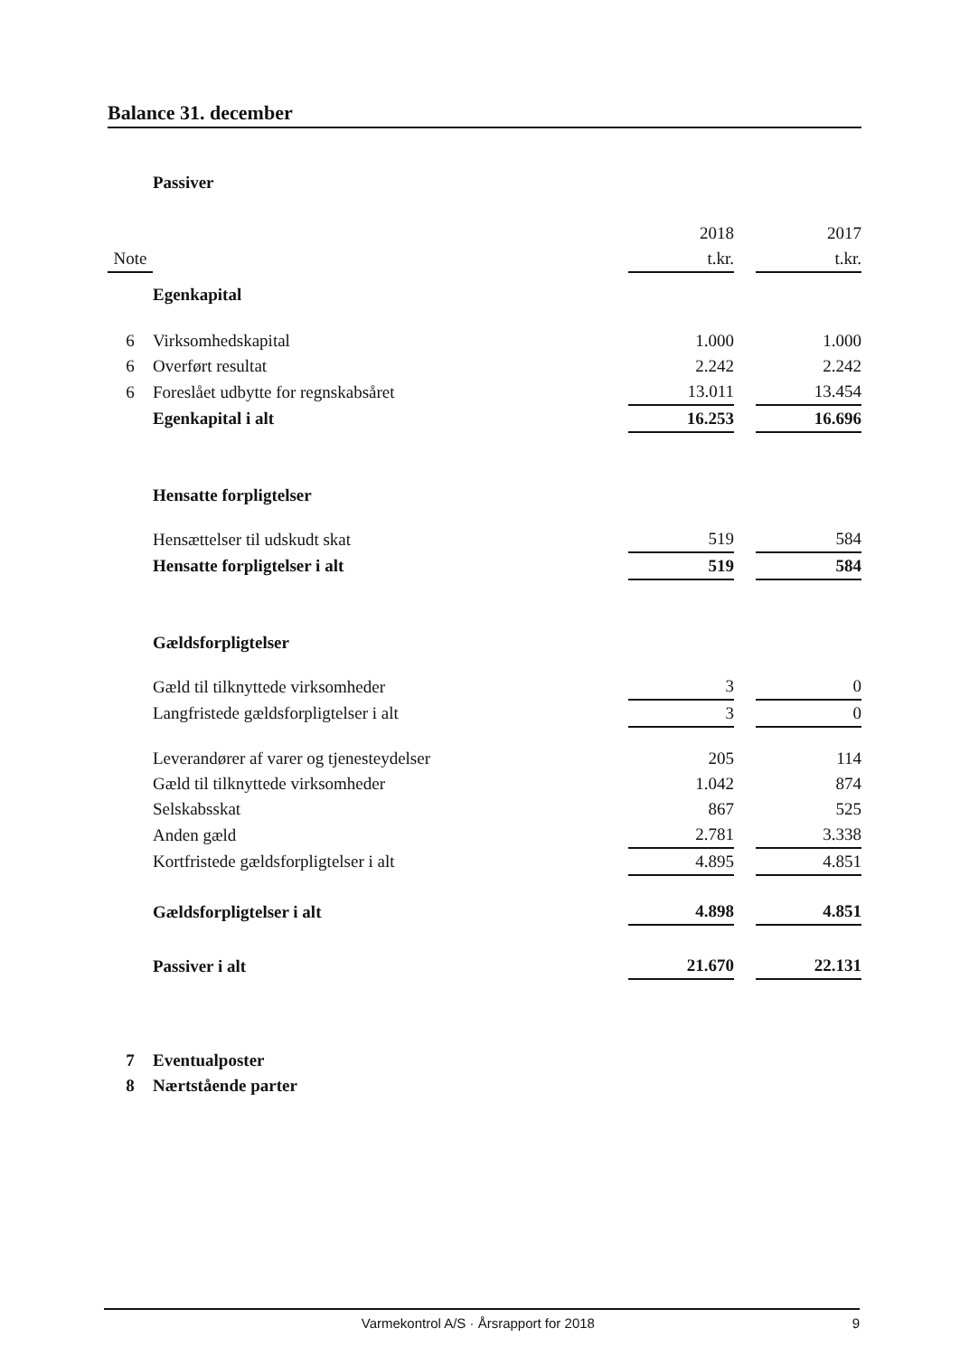Balance 31. december
| | Passiver | | | |
| | | 2018 | | 2017 |
| Note | | t.kr. | | t.kr. |
| | Egenkapital | | | |
| 6 | Virksomhedskapital | 1.000 | | 1.000 |
| 6 | Overført resultat | 2.242 | | 2.242 |
| 6 | Foreslået udbytte for regnskabsåret | 13.011 | | 13.454 |
| | Egenkapital i alt | 16.253 | | 16.696 |
| | Hensatte forpligtelser | | | |
| | Hensættelser til udskudt skat | 519 | | 584 |
| | Hensatte forpligtelser i alt | 519 | | 584 |
| | Gældsforpligtelser | | | |
| | Gæld til tilknyttede virksomheder | 3 | | 0 |
| | Langfristede gældsforpligtelser i alt | 3 | | 0 |
| | Leverandører af varer og tjenesteydelser | 205 | | 114 |
| | Gæld til tilknyttede virksomheder | 1.042 | | 874 |
| | Selskabsskat | 867 | | 525 |
| | Anden gæld | 2.781 | | 3.338 |
| | Kortfristede gældsforpligtelser i alt | 4.895 | | 4.851 |
| | Gældsforpligtelser i alt | 4.898 | | 4.851 |
| | Passiver i alt | 21.670 | | 22.131 |
| 7 | Eventualposter | | | |
| 8 | Nærtstående parter | | | |
Varmekontrol A/S · Årsrapport for 2018 9